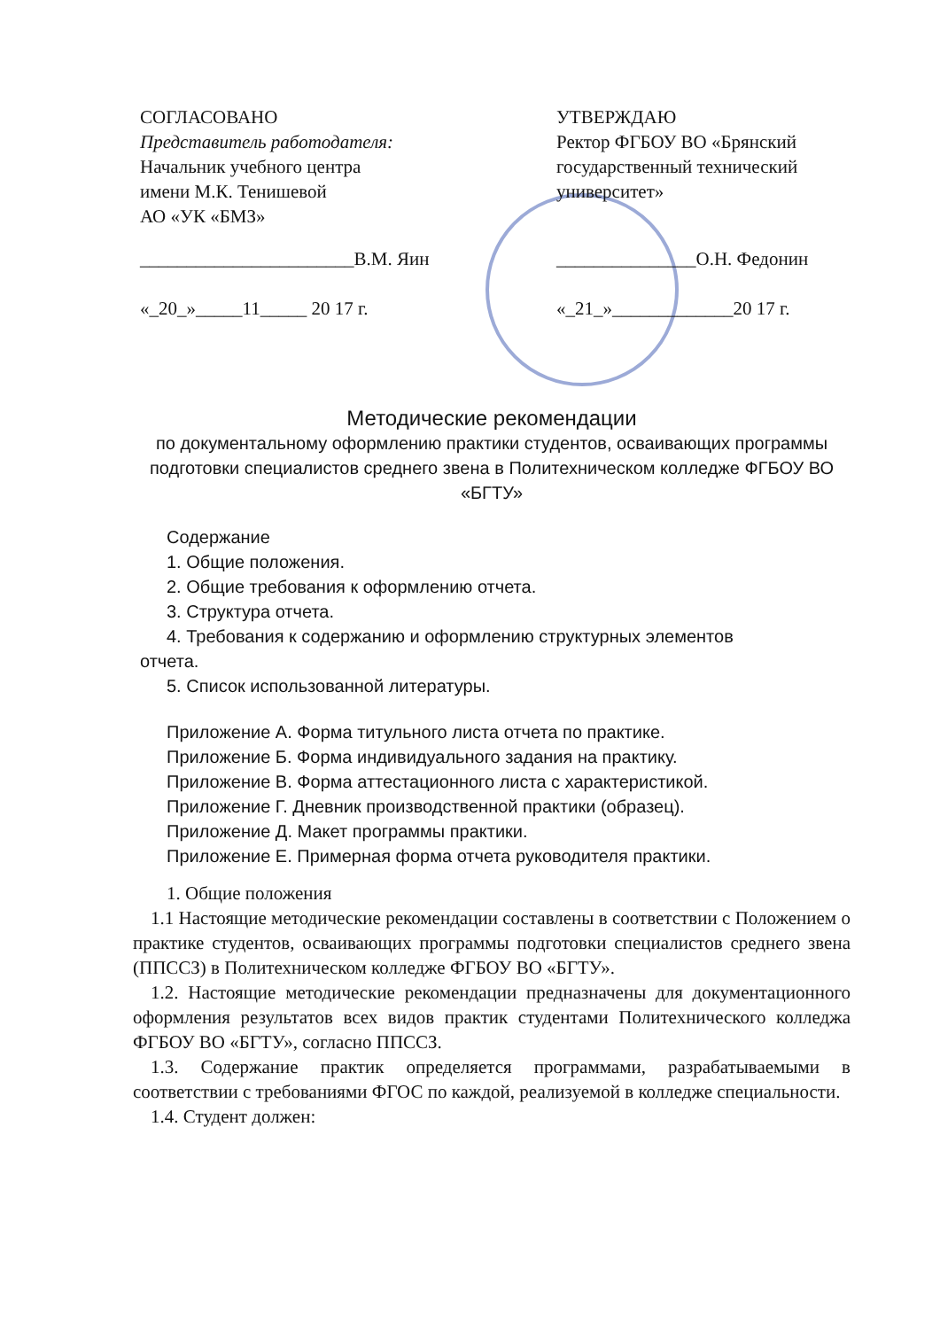СОГЛАСОВАНО
Представитель работодателя:
Начальник учебного центра
имени М.К. Тенишевой
АО «УК «БМЗ»
_______________________В.М. Яин
«_20_»_____11_____ 20 17 г.
УТВЕРЖДАЮ
Ректор ФГБОУ ВО «Брянский государственный технический университет»
_______________О.Н. Федонин
«_21_»_____________20 17 г.
Методические рекомендации
по документальному оформлению практики студентов, осваивающих программы подготовки специалистов среднего звена в Политехническом колледже ФГБОУ ВО «БГТУ»
Содержание
1. Общие положения.
2. Общие требования к оформлению отчета.
3. Структура отчета.
4. Требования к содержанию и оформлению структурных элементов
отчета.
5. Список использованной литературы.
Приложение А. Форма титульного листа отчета по практике.
Приложение Б. Форма индивидуального задания на практику.
Приложение В. Форма аттестационного листа с характеристикой.
Приложение Г. Дневник производственной практики (образец).
Приложение Д. Макет программы практики.
Приложение Е. Примерная форма отчета руководителя практики.
1. Общие положения
1.1 Настоящие методические рекомендации составлены в соответствии с Положением о практике студентов, осваивающих программы подготовки специалистов среднего звена (ППССЗ) в Политехническом колледже ФГБОУ ВО «БГТУ».
1.2. Настоящие методические рекомендации предназначены для документационного оформления результатов всех видов практик студентами Политехнического колледжа ФГБОУ ВО «БГТУ», согласно ППССЗ.
1.3. Содержание практик определяется программами, разрабатываемыми в соответствии с требованиями ФГОС по каждой, реализуемой в колледже специальности.
1.4. Студент должен: